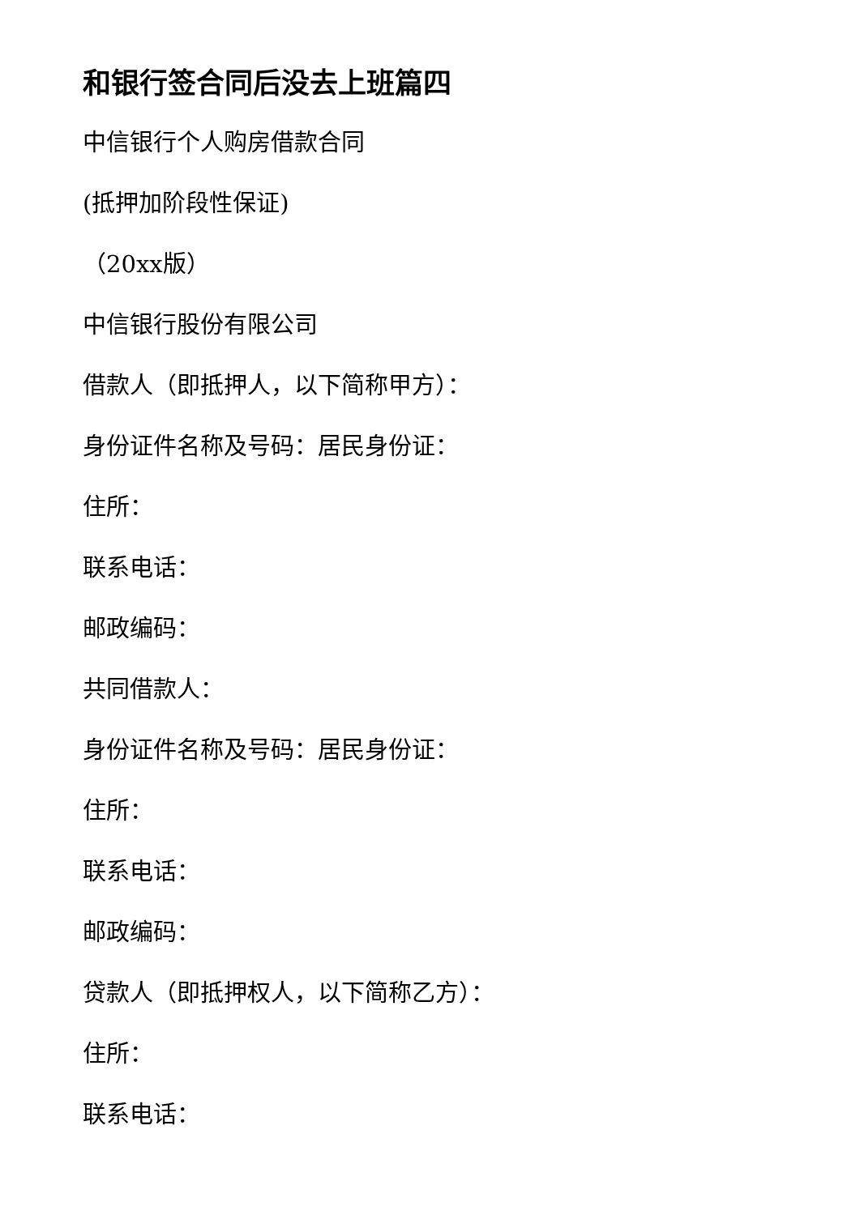和银行签合同后没去上班篇四
中信银行个人购房借款合同
(抵押加阶段性保证)
（20xx版）
中信银行股份有限公司
借款人（即抵押人，以下简称甲方）：
身份证件名称及号码：居民身份证：
住所：
联系电话：
邮政编码：
共同借款人：
身份证件名称及号码：居民身份证：
住所：
联系电话：
邮政编码：
贷款人（即抵押权人，以下简称乙方）：
住所：
联系电话：